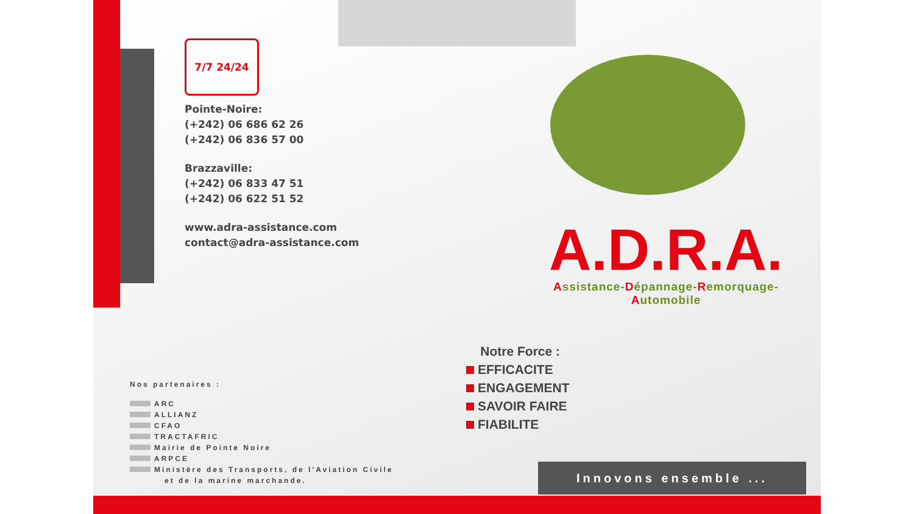7/7 24/24
Pointe-Noire:
(+242) 06 686 62 26
(+242) 06 836 57 00
Brazzaville:
(+242) 06 833 47 51
(+242) 06 622 51 52
www.adra-assistance.com
contact@adra-assistance.com
Nos partenaires :
ARC
ALLIANZ
CFAO
TRACTAFRIC
Mairie de Pointe Noire
ARPCE
Ministère des Transports, de l'Aviation Civile
et de la marine marchande.
A.D.R.A.
Assistance-Dépannage-Remorquage-Automobile
Notre Force :
EFFICACITE
ENGAGEMENT
SAVOIR FAIRE
FIABILITE
Innovons ensemble ...